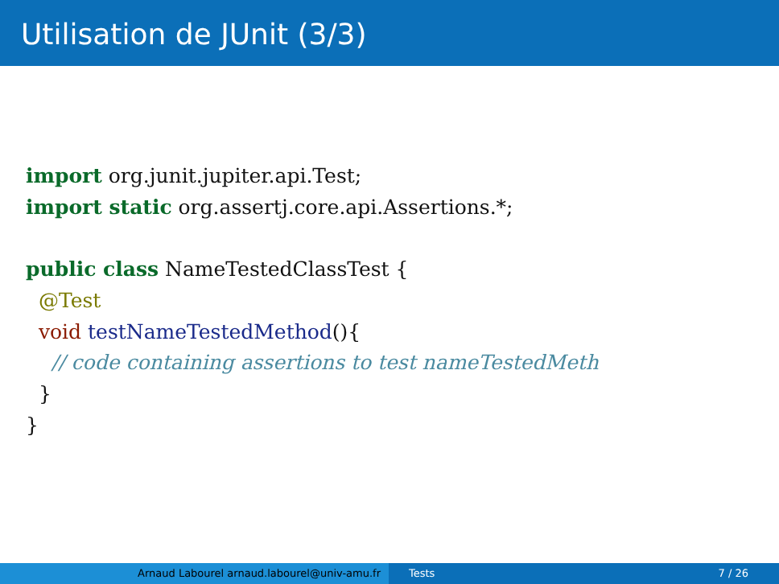Utilisation de JUnit (3/3)
import org.junit.jupiter.api.Test;
import static org.assertj.core.api.Assertions.*;

public class NameTestedClassTest {
  @Test
  void testNameTestedMethod(){
    // code containing assertions to test nameTestedMeth
  }
}
Arnaud Labourel arnaud.labourel@univ-amu.fr Tests 7 / 26